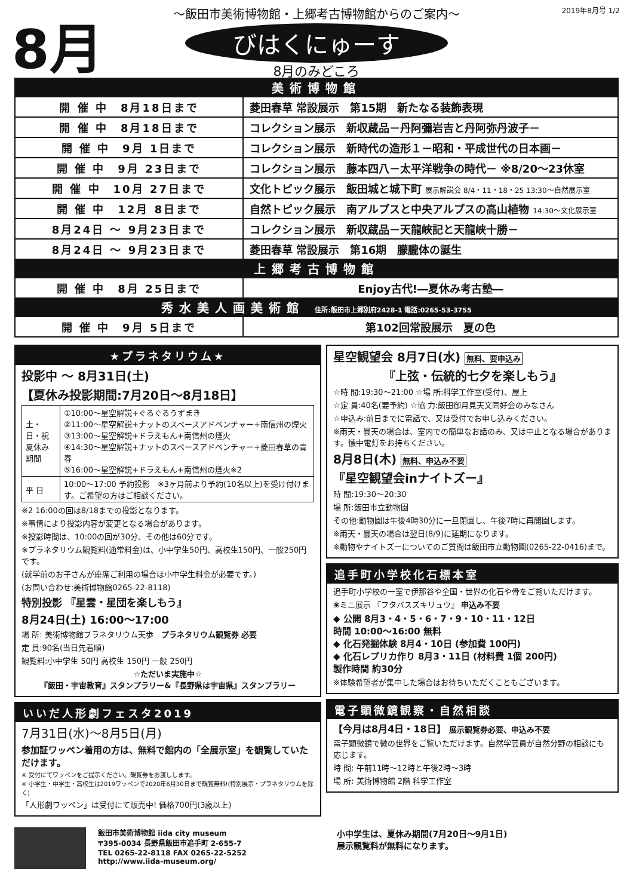8月 2019年8月号 1/2
～飯田市美術博物館・上郷考古博物館からのご案内～
びはくにゅーす
8月のみどころ
| 美術博物館 | |
| 開 催 中 8月18日まで | 菱田春草 常設展示 第15期 新たなる装飾表現 |
| 開 催 中 8月18日まで | コレクション展示 新収蔵品－丹阿彌岩吉と丹阿弥丹波子－ |
| 開 催 中 9月 1日まで | コレクション展示 新時代の造形１－昭和・平成世代の日本画－ |
| 開 催 中 9月 23日まで | コレクション展示 藤本四八－太平洋戦争の時代－ ※8/20～23休室 |
| 開 催 中 10月 27日まで | 文化トピック展示 飯田城と城下町 展示解説会 8/4・11・18・25 13:30～自然展示室 |
| 開 催 中 12月 8日まで | 自然トピック展示 南アルプスと中央アルプスの高山植物 14:30～文化展示室 |
| 8月24日 ～ 9月23日まで | コレクション展示 新収蔵品－天龍峡記と天龍峡十勝－ |
| 8月24日 ～ 9月23日まで | 菱田春草 常設展示 第16期 朦朧体の誕生 |
| 上郷考古博物館 | |
| 開 催 中 8月 25日まで | Enjoy古代!―夏休み考古塾― |
| 秀水美人画美術館 住所:飯田市上郷別府2428-1 電話:0265-53-3755 | |
| 開 催 中 9月 5日まで | 第102回常設展示 夏の色 |
★プラネタリウム★
投影中 ～ 8月31日(土)
【夏休み投影期間:7月20日～8月18日】
| 土・日・祝 夏休み期間 | ①10:00～星空解説+ぐるぐるうずまき ②11:00～星空解説+ナットのスペースアドベンチャー+南信州の煙火 ③13:00～星空解説+ドラえもん+南信州の煙火 ④14:30～星空解説+ナットのスペースアドベンチャー+菱田春草の青春 ⑤16:00～星空解説+ドラえもん+南信州の煙火※2 |
| 平 日 | 10:00～17:00 予約投影 ※3ヶ月前より予約(10名以上)を受け付けます。ご希望の方はご相談ください。 |
※2 16:00の回は8/18までの投影となります。
※事情により投影内容が変更となる場合があります。
※投影時間は、10:00の回が30分、その他は60分です。
※プラネタリウム観覧料(通常料金)は、小中学生50円、高校生150円、一般250円です。
(就学前のお子さんが座席ご利用の場合は小中学生料金が必要です。)
(お問い合わせ:美術博物館0265-22-8118)
特別投影 『星雲・星団を楽しもう』
8月24日(土) 16:00～17:00
場 所: 美術博物館プラネタリウム天歩　プラネタリウム観覧券 必要
定 員:90名(当日先着順)
観覧料:小中学生 50円 高校生 150円 一般 250円
☆ただいま実施中☆
『飯田・宇宙教育』スタンプラリー&『長野県は宇宙県』スタンプラリー
いいだ人形劇フェスタ2019
7月31日(水)～8月5日(月)
参加証ワッペン着用の方は、無料で館内の「全展示室」を観覧していただけます。
※ 受付にてワッペンをご提示ください。観覧券をお渡しします。
※ 小学生・中学生・高校生は2019ワッペンで2020年6月30日まで観覧無料!(特別展示・プラネタリウムを除く)
「人形劇ワッペン」は受付にて販売中! 価格700円(3歳以上)
星空観望会 8月7日(水) 無料、要申込み
『上弦・伝統的七夕を楽しもう』
☆時 間:19:30～21:00 ☆場 所:科学工作室(受付)、屋上
☆定 員:40名(要予約) ☆協 力:飯田御月見天文同好会のみなさん
☆申込み:前日までに電話で、又は受付でお申し込みください。
※雨天・曇天の場合は、室内での簡単なお話のみ、又は中止となる場合があります。懐中電灯をお持ちください。
8月8日(木) 無料、申込み不要
『星空観望会inナイトズー』
時 間:19:30～20:30
場 所:飯田市立動物園
その他:動物園は午後4時30分に一旦閉園し、午後7時に再開園します。
※雨天・曇天の場合は翌日(8/9)に延期になります。
※動物やナイトズーについてのご質問は飯田市立動物園(0265-22-0416)まで。
追手町小学校化石標本室
追手町小学校の一室で伊那谷や全国・世界の化石や骨をご覧いただけます。
❀ミニ展示 『フタバスズキリュウ』 申込み不要
◆ 公開 8月3・4・5・6・7・9・10・11・12日
時間 10:00～16:00 無料
◆ 化石発掘体験 8月4・10日 (参加費 100円)
◆ 化石レプリカ作り 8月3・11日 (材料費 1個 200円)
製作時間 約30分
※体験希望者が集中した場合はお待ちいただくこともございます。
電子顕微鏡観察・自然相談
【今月は8月4日・18日】 展示観覧券必要、申込み不要
電子顕微鏡で微の世界をご覧いただけます。自然学芸員が自然分野の相談にも応じます。
時 間: 午前11時～12時と午後2時～3時
場 所: 美術博物館 2階 科学工作室
飯田市美術博物館 iida city museum
〒395-0034 長野県飯田市追手町 2-655-7
TEL 0265-22-8118 FAX 0265-22-5252
http://www.iida-museum.org/
小中学生は、夏休み期間(7月20日～9月1日)
展示観覧料が無料になります。